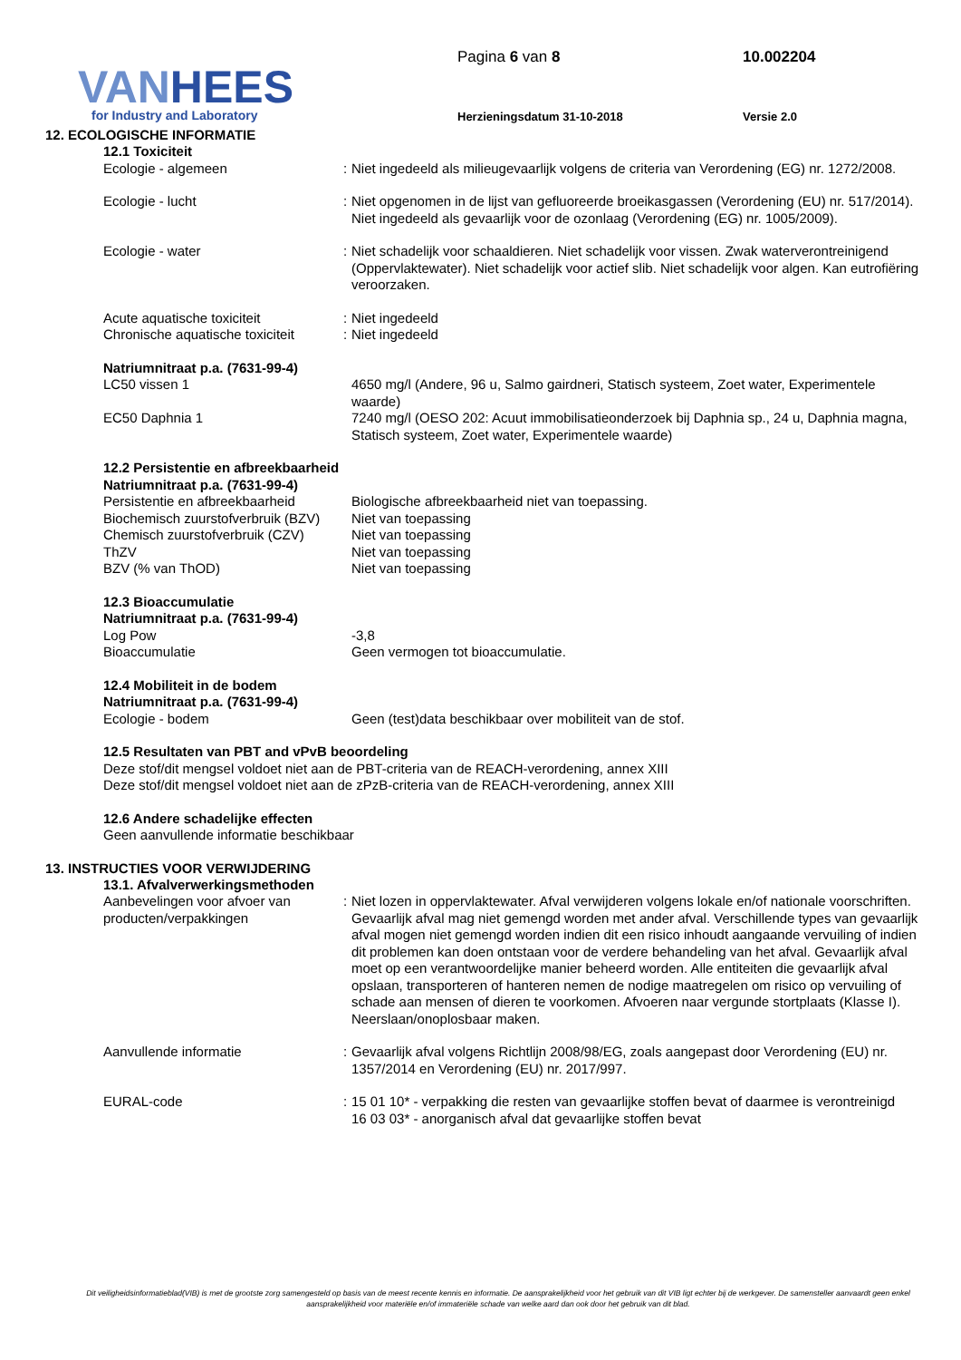VANHEES
for Industry and Laboratory
Pagina 6 van 8 10.002204
Herzieningsdatum 31-10-2018 Versie 2.0
12. ECOLOGISCHE INFORMATIE
12.1 Toxiciteit
Ecologie - algemeen : Niet ingedeeld als milieugevaarlijk volgens de criteria van Verordening (EG) nr. 1272/2008.
Ecologie - lucht : Niet opgenomen in de lijst van gefluoreerde broeikasgassen (Verordening (EU) nr. 517/2014). Niet ingedeeld als gevaarlijk voor de ozonlaag (Verordening (EG) nr. 1005/2009).
Ecologie - water : Niet schadelijk voor schaaldieren. Niet schadelijk voor vissen. Zwak waterverontreinigend (Oppervlaktewater). Niet schadelijk voor actief slib. Niet schadelijk voor algen. Kan eutrofiëring veroorzaken.
Acute aquatische toxiciteit : Niet ingedeeld
Chronische aquatische toxiciteit
: Niet ingedeeld
Natriumnitraat p.a. (7631-99-4)
LC50 vissen 1 4650 mg/l (Andere, 96 u, Salmo gairdneri, Statisch systeem, Zoet water, Experimentele waarde)
EC50 Daphnia 1 7240 mg/l (OESO 202: Acuut immobilisatieonderzoek bij Daphnia sp., 24 u, Daphnia magna, Statisch systeem, Zoet water, Experimentele waarde)
12.2 Persistentie en afbreekbaarheid
Natriumnitraat p.a. (7631-99-4)
Persistentie en afbreekbaarheid
Biologische afbreekbaarheid niet van toepassing.
Biochemisch zuurstofverbruik (BZV)
Niet van toepassing
Chemisch zuurstofverbruik (CZV)
Niet van toepassing
ThZV Niet van toepassing
BZV (% van ThOD) Niet van toepassing
12.3 Bioaccumulatie
Natriumnitraat p.a. (7631-99-4)
Log Pow -3,8
Bioaccumulatie Geen vermogen tot bioaccumulatie.
12.4 Mobiliteit in de bodem
Natriumnitraat p.a. (7631-99-4)
Ecologie - bodem Geen (test)data beschikbaar over mobiliteit van de stof.
12.5 Resultaten van PBT and vPvB beoordeling
Deze stof/dit mengsel voldoet niet aan de PBT-criteria van de REACH-verordening, annex XIII
Deze stof/dit mengsel voldoet niet aan de zPzB-criteria van de REACH-verordening, annex XIII
12.6 Andere schadelijke effecten
Geen aanvullende informatie beschikbaar
13. INSTRUCTIES VOOR VERWIJDERING
13.1. Afvalverwerkingsmethoden
Aanbevelingen voor afvoer van producten/verpakkingen
: Niet lozen in oppervlaktewater. Afval verwijderen volgens lokale en/of nationale voorschriften. Gevaarlijk afval mag niet gemengd worden met ander afval. Verschillende types van gevaarlijk afval mogen niet gemengd worden indien dit een risico inhoudt aangaande vervuiling of indien dit problemen kan doen ontstaan voor de verdere behandeling van het afval. Gevaarlijk afval moet op een verantwoordelijke manier beheerd worden. Alle entiteiten die gevaarlijk afval opslaan, transporteren of hanteren nemen de nodige maatregelen om risico op vervuiling of schade aan mensen of dieren te voorkomen. Afvoeren naar vergunde stortplaats (Klasse I). Neerslaan/onoplosbaar maken.
Aanvullende informatie : Gevaarlijk afval volgens Richtlijn 2008/98/EG, zoals aangepast door Verordening (EU) nr. 1357/2014 en Verordening (EU) nr. 2017/997.
EURAL-code : 15 01 10* - verpakking die resten van gevaarlijke stoffen bevat of daarmee is verontreinigd
16 03 03* - anorganisch afval dat gevaarlijke stoffen bevat
Dit veiligheidsinformatieblad(VIB) is met de grootste zorg samengesteld op basis van de meest recente kennis en informatie. De aansprakelijkheid voor het gebruik van dit VIB ligt echter bij de werkgever. De samensteller aanvaardt geen enkel aansprakelijkheid voor materiële en/of immateriële schade van welke aard dan ook door het gebruik van dit blad.